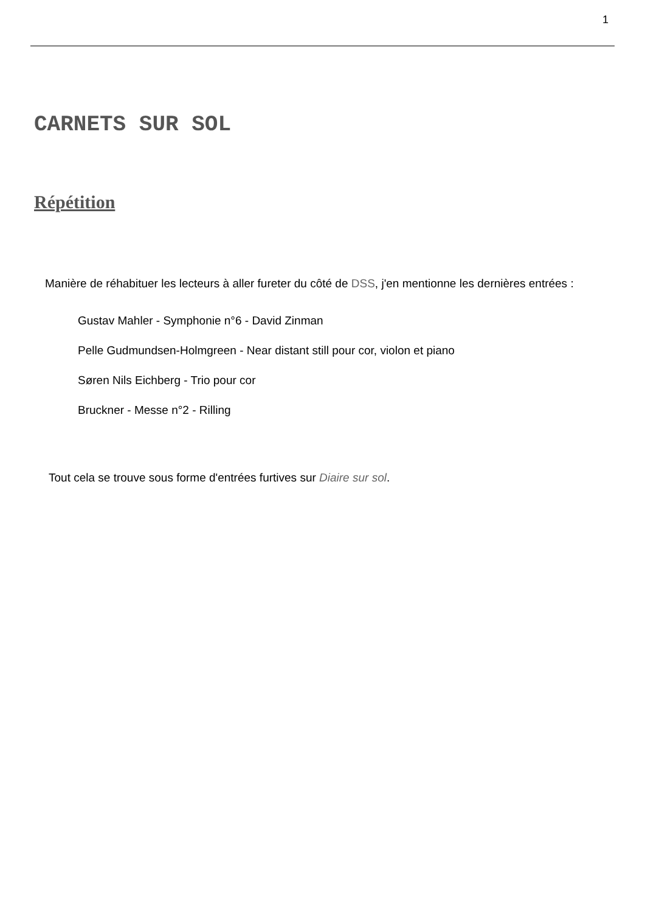1
CARNETS SUR SOL
Répétition
Manière de réhabituer les lecteurs à aller fureter du côté de DSS, j'en mentionne les dernières entrées :
Gustav Mahler - Symphonie n°6 - David Zinman
Pelle Gudmundsen-Holmgreen - Near distant still pour cor, violon et piano
Søren Nils Eichberg - Trio pour cor
Bruckner - Messe n°2 - Rilling
Tout cela se trouve sous forme d'entrées furtives sur Diaire sur sol.